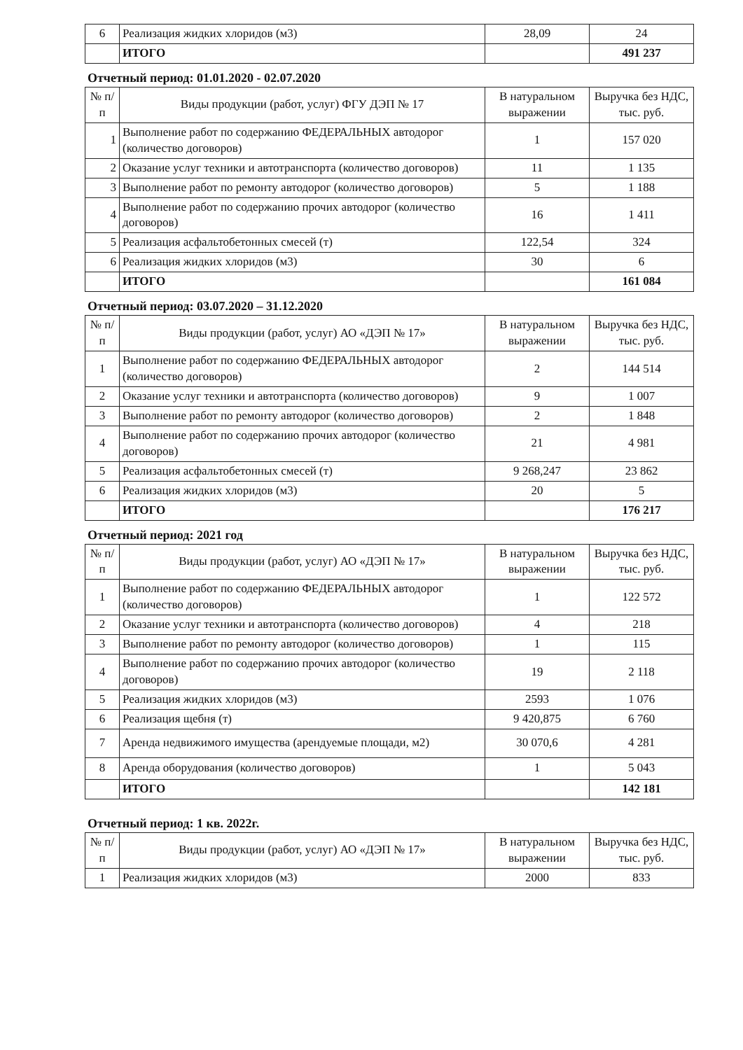| 6 | Реализация жидких хлоридов (м3) | 28,09 | 24 |
| | ИТОГО | | 491 237 |
Отчетный период: 01.01.2020 - 02.07.2020
| № п/п | Виды продукции (работ, услуг) ФГУ ДЭП № 17 | В натуральном выражении | Выручка без НДС, тыс. руб. |
| --- | --- | --- | --- |
| 1 | Выполнение работ по содержанию ФЕДЕРАЛЬНЫХ автодорог (количество договоров) | 1 | 157 020 |
| 2 | Оказание услуг техники и автотранспорта (количество договоров) | 11 | 1 135 |
| 3 | Выполнение работ по ремонту автодорог (количество договоров) | 5 | 1 188 |
| 4 | Выполнение работ по содержанию прочих автодорог (количество договоров) | 16 | 1 411 |
| 5 | Реализация асфальтобетонных смесей (т) | 122,54 | 324 |
| 6 | Реализация жидких хлоридов (м3) | 30 | 6 |
| | ИТОГО | | 161 084 |
Отчетный период: 03.07.2020 – 31.12.2020
| № п/п | Виды продукции (работ, услуг) АО «ДЭП № 17» | В натуральном выражении | Выручка без НДС, тыс. руб. |
| --- | --- | --- | --- |
| 1 | Выполнение работ по содержанию ФЕДЕРАЛЬНЫХ автодорог (количество договоров) | 2 | 144 514 |
| 2 | Оказание услуг техники и автотранспорта (количество договоров) | 9 | 1 007 |
| 3 | Выполнение работ по ремонту автодорог (количество договоров) | 2 | 1 848 |
| 4 | Выполнение работ по содержанию прочих автодорог (количество договоров) | 21 | 4 981 |
| 5 | Реализация асфальтобетонных смесей (т) | 9 268,247 | 23 862 |
| 6 | Реализация жидких хлоридов (м3) | 20 | 5 |
| | ИТОГО | | 176 217 |
Отчетный период: 2021 год
| № п/п | Виды продукции (работ, услуг) АО «ДЭП № 17» | В натуральном выражении | Выручка без НДС, тыс. руб. |
| --- | --- | --- | --- |
| 1 | Выполнение работ по содержанию ФЕДЕРАЛЬНЫХ автодорог (количество договоров) | 1 | 122 572 |
| 2 | Оказание услуг техники и автотранспорта (количество договоров) | 4 | 218 |
| 3 | Выполнение работ по ремонту автодорог (количество договоров) | 1 | 115 |
| 4 | Выполнение работ по содержанию прочих автодорог (количество договоров) | 19 | 2 118 |
| 5 | Реализация жидких хлоридов (м3) | 2593 | 1 076 |
| 6 | Реализация щебня (т) | 9 420,875 | 6 760 |
| 7 | Аренда недвижимого имущества (арендуемые площади, м2) | 30 070,6 | 4 281 |
| 8 | Аренда оборудования (количество договоров) | 1 | 5 043 |
| | ИТОГО | | 142 181 |
Отчетный период: 1 кв. 2022г.
| № п/п | Виды продукции (работ, услуг) АО «ДЭП № 17» | В натуральном выражении | Выручка без НДС, тыс. руб. |
| --- | --- | --- | --- |
| 1 | Реализация жидких хлоридов (м3) | 2000 | 833 |